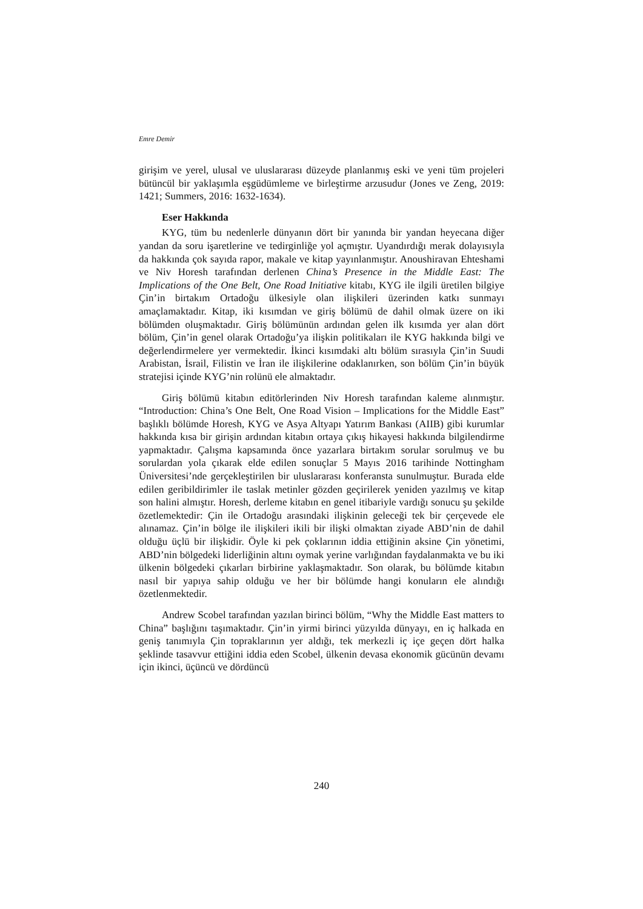Emre Demir
girişim ve yerel, ulusal ve uluslararası düzeyde planlanmış eski ve yeni tüm projeleri bütüncül bir yaklaşımla eşgüdümleme ve birleştirme arzusudur (Jones ve Zeng, 2019: 1421; Summers, 2016: 1632-1634).
Eser Hakkında
KYG, tüm bu nedenlerle dünyanın dört bir yanında bir yandan heyecana diğer yandan da soru işaretlerine ve tedirginliğe yol açmıştır. Uyandırdığı merak dolayısıyla da hakkında çok sayıda rapor, makale ve kitap yayınlanmıştır. Anoushiravan Ehteshami ve Niv Horesh tarafından derlenen China’s Presence in the Middle East: The Implications of the One Belt, One Road Initiative kitabı, KYG ile ilgili üretilen bilgiye Çin’in birtakım Ortadoğu ülkesiyle olan ilişkileri üzerinden katkı sunmayı amaçlamaktadır. Kitap, iki kısımdan ve giriş bölümü de dahil olmak üzere on iki bölümden oluşmaktadır. Giriş bölümünün ardından gelen ilk kısımda yer alan dört bölüm, Çin’in genel olarak Ortadoğu’ya ilişkin politikaları ile KYG hakkında bilgi ve değerlendirmelere yer vermektedir. İkinci kısımdaki altı bölüm sırasıyla Çin’in Suudi Arabistan, İsrail, Filistin ve İran ile ilişkilerine odaklanırken, son bölüm Çin’in büyük stratejisi içinde KYG’nin rolünü ele almaktadır.
Giriş bölümü kitabın editörlerinden Niv Horesh tarafından kaleme alınmıştır. “Introduction: China’s One Belt, One Road Vision – Implications for the Middle East” başlıklı bölümde Horesh, KYG ve Asya Altyapı Yatırım Bankası (AIIB) gibi kurumlar hakkında kısa bir girişin ardından kitabın ortaya çıkış hikayesi hakkında bilgilendirme yapmaktadır. Çalışma kapsamında önce yazarlara birtakım sorular sorulmuş ve bu sorulardan yola çıkarak elde edilen sonuçlar 5 Mayıs 2016 tarihinde Nottingham Üniversitesi’nde gerçekleştirilen bir uluslararası konferansta sunulmuştur. Burada elde edilen geribildirimler ile taslak metinler gözden geçirilerek yeniden yazılmış ve kitap son halini almıştır. Horesh, derleme kitabın en genel itibariyle vardığı sonucu şu şekilde özetlemektedir: Çin ile Ortadoğu arasındaki ilişkinin geleceği tek bir çerçevede ele alınamaz. Çin’in bölge ile ilişkileri ikili bir ilişki olmaktan ziyade ABD’nin de dahil olduğu üçlü bir ilişkidir. Öyle ki pek çoklarının iddia ettiğinin aksine Çin yönetimi, ABD’nin bölgedeki liderliğinin altını oymak yerine varlığından faydalanmakta ve bu iki ülkenin bölgedeki çıkarları birbirine yaklaşmaktadır. Son olarak, bu bölümde kitabın nasıl bir yapıya sahip olduğu ve her bir bölümde hangi konuların ele alındığı özetlenmektedir.
Andrew Scobel tarafından yazılan birinci bölüm, “Why the Middle East matters to China” başlığını taşımaktadır. Çin’in yirmi birinci yüzyılda dünyayı, en iç halkada en geniş tanımıyla Çin topraklarının yer aldığı, tek merkezli iç içe geçen dört halka şeklinde tasavvur ettiğini iddia eden Scobel, ülkenin devasa ekonomik gücünün devamı için ikinci, üçüncü ve dördüncü
240